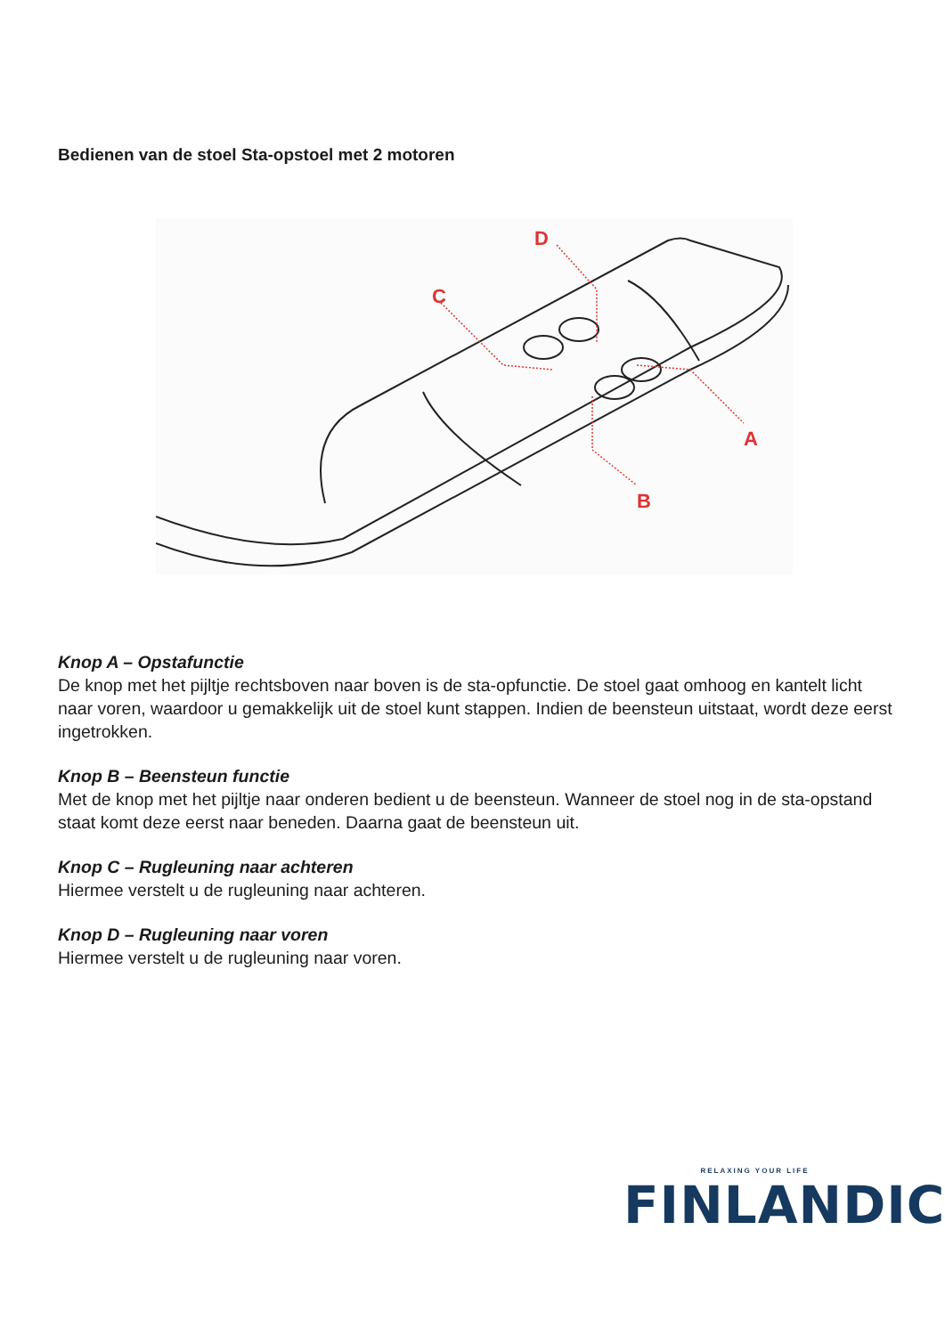Bedienen van de stoel Sta-opstoel met 2 motoren
C
D
A
B
Knop A – Opstafunctie
De knop met het pijltje rechtsboven naar boven is de sta-opfunctie. De stoel gaat omhoog en kantelt licht naar voren, waardoor u gemakkelijk uit de stoel kunt stappen. Indien de beensteun uitstaat, wordt deze eerst ingetrokken.
Knop B – Beensteun functie
Met de knop met het pijltje naar onderen bedient u de beensteun. Wanneer de stoel nog in de sta-opstand staat komt deze eerst naar beneden. Daarna gaat de beensteun uit.
Knop C – Rugleuning naar achteren
Hiermee verstelt u de rugleuning naar achteren.
Knop D – Rugleuning naar voren
Hiermee verstelt u de rugleuning naar voren.
RELAXING YOUR LIFE
FINLANDIC